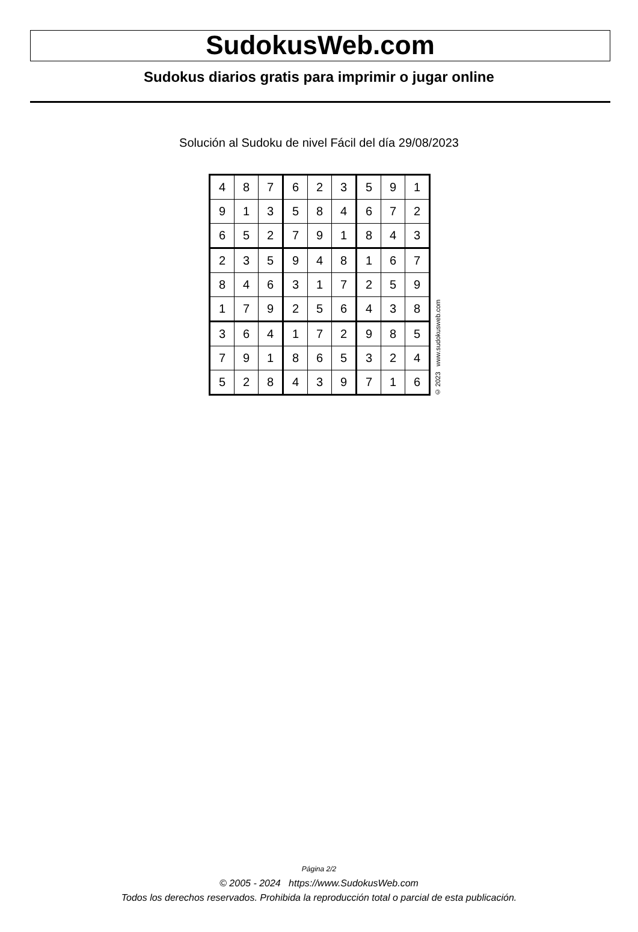SudokusWeb.com
Sudokus diarios gratis para imprimir o jugar online
Solución al Sudoku de nivel Fácil del día 29/08/2023
| 4 | 8 | 7 | 6 | 2 | 3 | 5 | 9 | 1 |
| 9 | 1 | 3 | 5 | 8 | 4 | 6 | 7 | 2 |
| 6 | 5 | 2 | 7 | 9 | 1 | 8 | 4 | 3 |
| 2 | 3 | 5 | 9 | 4 | 8 | 1 | 6 | 7 |
| 8 | 4 | 6 | 3 | 1 | 7 | 2 | 5 | 9 |
| 1 | 7 | 9 | 2 | 5 | 6 | 4 | 3 | 8 |
| 3 | 6 | 4 | 1 | 7 | 2 | 9 | 8 | 5 |
| 7 | 9 | 1 | 8 | 6 | 5 | 3 | 2 | 4 |
| 5 | 2 | 8 | 4 | 3 | 9 | 7 | 1 | 6 |
© 2023 www.sudokusweb.com
Página 2/2
© 2005 - 2024 https://www.SudokusWeb.com
Todos los derechos reservados. Prohibida la reproducción total o parcial de esta publicación.